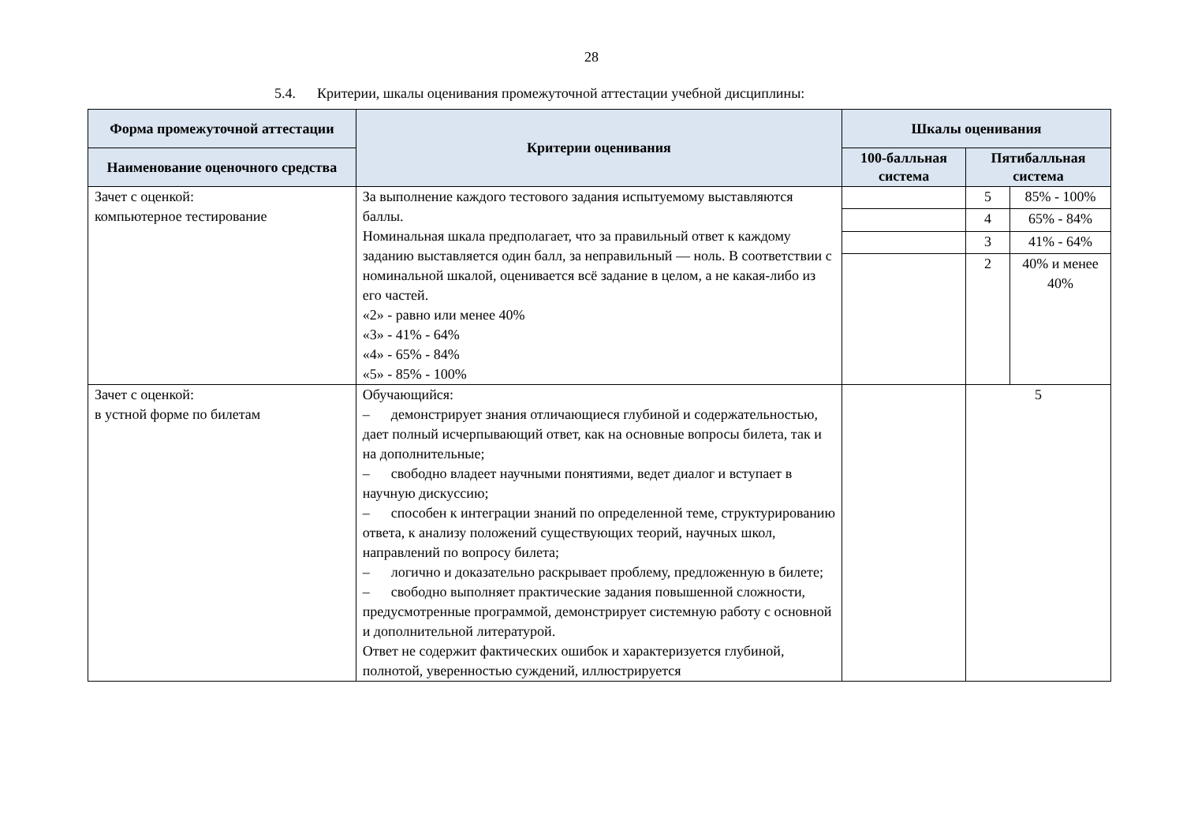28
5.4. Критерии, шкалы оценивания промежуточной аттестации учебной дисциплины:
| Форма промежуточной аттестации | Критерии оценивания | Шкалы оценивания | | |
| --- | --- | --- | --- | --- |
| Наименование оценочного средства | | 100-балльная система | Пятибалльная система | |
| Зачет с оценкой: компьютерное тестирование | За выполнение каждого тестового задания испытуемому выставляются баллы. Номинальная шкала предполагает, что за правильный ответ к каждому заданию выставляется один балл, за неправильный — ноль. В соответствии с номинальной шкалой, оценивается всё задание в целом, а не какая-либо из его частей. «2» - равно или менее 40% «3» - 41% - 64% «4» - 65% - 84% «5» - 85% - 100% | | 5 | 85% - 100% |
| | | | 4 | 65% - 84% |
| | | | 3 | 41% - 64% |
| | | | 2 | 40% и менее 40% |
| Зачет с оценкой: в устной форме по билетам | Обучающийся: – демонстрирует знания отличающиеся глубиной и содержательностью, дает полный исчерпывающий ответ, как на основные вопросы билета, так и на дополнительные; – свободно владеет научными понятиями, ведет диалог и вступает в научную дискуссию; – способен к интеграции знаний по определенной теме, структурированию ответа, к анализу положений существующих теорий, научных школ, направлений по вопросу билета; – логично и доказательно раскрывает проблему, предложенную в билете; – свободно выполняет практические задания повышенной сложности, предусмотренные программой, демонстрирует системную работу с основной и дополнительной литературой. Ответ не содержит фактических ошибок и характеризуется глубиной, полнотой, уверенностью суждений, иллюстрируется | | 5 | |